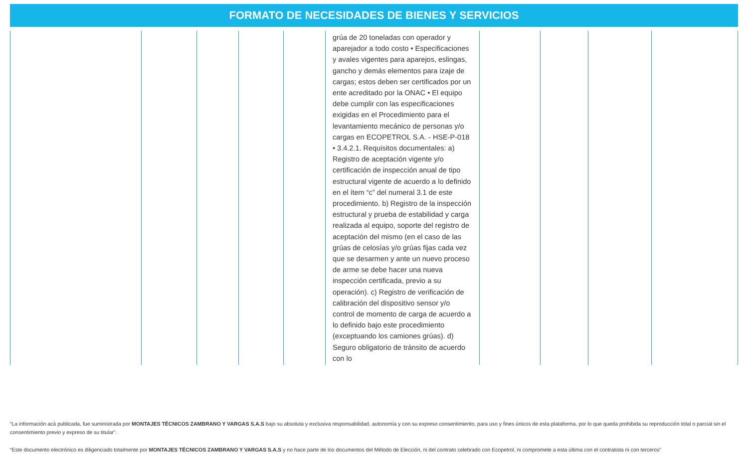FORMATO DE NECESIDADES DE BIENES Y SERVICIOS
| | | | | | grúa de 20 toneladas con operador y aparejador a todo costo • Especificaciones y avales vigentes para aparejos, eslingas, gancho y demás elementos para izaje de cargas; estos deben ser certificados por un ente acreditado por la ONAC • El equipo debe cumplir con las especificaciones exigidas en el Procedimiento para el levantamiento mecánico de personas y/o cargas en ECOPETROL S.A. - HSE-P-018 • 3.4.2.1. Requisitos documentales: a) Registro de aceptación vigente y/o certificación de inspección anual de tipo estructural vigente de acuerdo a lo definido en el ítem “c” del numeral 3.1 de este procedimiento. b) Registro de la inspección estructural y prueba de estabilidad y carga realizada al equipo, soporte del registro de aceptación del mismo (en el caso de las grúas de celosías y/o grúas fijas cada vez que se desarmen y ante un nuevo proceso de arme se debe hacer una nueva inspección certificada, previo a su operación). c) Registro de verificación de calibración del dispositivo sensor y/o control de momento de carga de acuerdo a lo definido bajo este procedimiento (exceptuando los camiones grúas). d) Seguro obligatorio de tránsito de acuerdo con lo | | | | |
“La información acá publicada, fue suministrada por MONTAJES TÉCNICOS ZAMBRANO Y VARGAS S.A.S bajo su absoluta y exclusiva responsabilidad, autonomía y con su expreso consentimiento, para uso y fines únicos de esta plataforma, por lo que queda prohibida su reproducción total o parcial sin el consentimiento previo y expreso de su titular”.
“Este documento electrónico es diligenciado totalmente por MONTAJES TÉCNICOS ZAMBRANO Y VARGAS S.A.S y no hace parte de los documentos del Método de Elección, ni del contrato celebrado con Ecopetrol, ni compromete a esta última con el contratista ni con terceros”